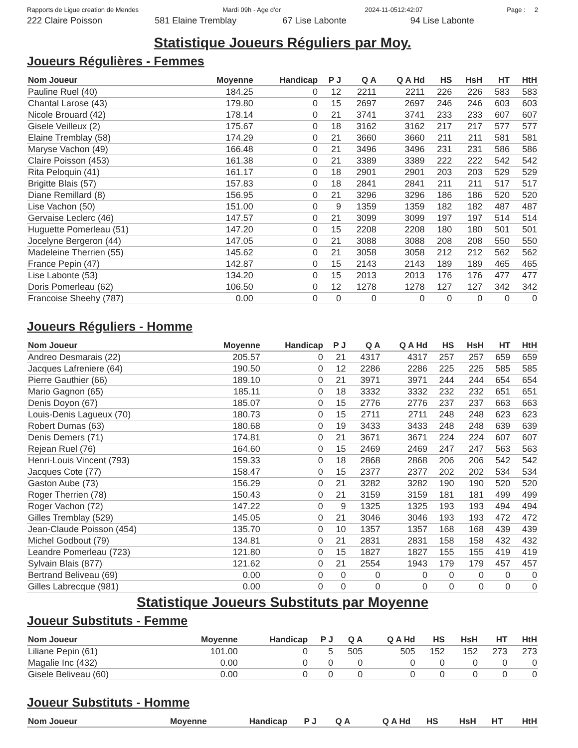Rapports de Ligue creation de Mendes Mardi 09h - Age d'or 2024-11-0512:42:07 Page : 2
222 Claire Poisson 581 Elaine Tremblay 67 Lise Labonte 94 Lise Labonte
Statistique Joueurs Réguliers par Moy.
Joueurs Régulières - Femmes
| Nom Joueur | Moyenne | Handicap | P J | Q A | Q A Hd | HS | HsH | HT | HtH |
| --- | --- | --- | --- | --- | --- | --- | --- | --- | --- |
| Pauline Ruel (40) | 184.25 | 0 | 12 | 2211 | 2211 | 226 | 226 | 583 | 583 |
| Chantal Larose (43) | 179.80 | 0 | 15 | 2697 | 2697 | 246 | 246 | 603 | 603 |
| Nicole Brouard (42) | 178.14 | 0 | 21 | 3741 | 3741 | 233 | 233 | 607 | 607 |
| Gisele Veilleux (2) | 175.67 | 0 | 18 | 3162 | 3162 | 217 | 217 | 577 | 577 |
| Elaine Tremblay (58) | 174.29 | 0 | 21 | 3660 | 3660 | 211 | 211 | 581 | 581 |
| Maryse Vachon (49) | 166.48 | 0 | 21 | 3496 | 3496 | 231 | 231 | 586 | 586 |
| Claire Poisson (453) | 161.38 | 0 | 21 | 3389 | 3389 | 222 | 222 | 542 | 542 |
| Rita Peloquin (41) | 161.17 | 0 | 18 | 2901 | 2901 | 203 | 203 | 529 | 529 |
| Brigitte Blais (57) | 157.83 | 0 | 18 | 2841 | 2841 | 211 | 211 | 517 | 517 |
| Diane Remillard (8) | 156.95 | 0 | 21 | 3296 | 3296 | 186 | 186 | 520 | 520 |
| Lise Vachon (50) | 151.00 | 0 | 9 | 1359 | 1359 | 182 | 182 | 487 | 487 |
| Gervaise Leclerc (46) | 147.57 | 0 | 21 | 3099 | 3099 | 197 | 197 | 514 | 514 |
| Huguette Pomerleau (51) | 147.20 | 0 | 15 | 2208 | 2208 | 180 | 180 | 501 | 501 |
| Jocelyne Bergeron (44) | 147.05 | 0 | 21 | 3088 | 3088 | 208 | 208 | 550 | 550 |
| Madeleine Therrien (55) | 145.62 | 0 | 21 | 3058 | 3058 | 212 | 212 | 562 | 562 |
| France Pepin (47) | 142.87 | 0 | 15 | 2143 | 2143 | 189 | 189 | 465 | 465 |
| Lise Labonte (53) | 134.20 | 0 | 15 | 2013 | 2013 | 176 | 176 | 477 | 477 |
| Doris Pomerleau (62) | 106.50 | 0 | 12 | 1278 | 1278 | 127 | 127 | 342 | 342 |
| Francoise Sheehy (787) | 0.00 | 0 | 0 | 0 | 0 | 0 | 0 | 0 | 0 |
Joueurs Réguliers - Homme
| Nom Joueur | Moyenne | Handicap | P J | Q A | Q A Hd | HS | HsH | HT | HtH |
| --- | --- | --- | --- | --- | --- | --- | --- | --- | --- |
| Andreo Desmarais (22) | 205.57 | 0 | 21 | 4317 | 4317 | 257 | 257 | 659 | 659 |
| Jacques Lafreniere (64) | 190.50 | 0 | 12 | 2286 | 2286 | 225 | 225 | 585 | 585 |
| Pierre Gauthier (66) | 189.10 | 0 | 21 | 3971 | 3971 | 244 | 244 | 654 | 654 |
| Mario Gagnon (65) | 185.11 | 0 | 18 | 3332 | 3332 | 232 | 232 | 651 | 651 |
| Denis Doyon (67) | 185.07 | 0 | 15 | 2776 | 2776 | 237 | 237 | 663 | 663 |
| Louis-Denis Lagueux (70) | 180.73 | 0 | 15 | 2711 | 2711 | 248 | 248 | 623 | 623 |
| Robert Dumas (63) | 180.68 | 0 | 19 | 3433 | 3433 | 248 | 248 | 639 | 639 |
| Denis Demers (71) | 174.81 | 0 | 21 | 3671 | 3671 | 224 | 224 | 607 | 607 |
| Rejean Ruel (76) | 164.60 | 0 | 15 | 2469 | 2469 | 247 | 247 | 563 | 563 |
| Henri-Louis Vincent (793) | 159.33 | 0 | 18 | 2868 | 2868 | 206 | 206 | 542 | 542 |
| Jacques Cote (77) | 158.47 | 0 | 15 | 2377 | 2377 | 202 | 202 | 534 | 534 |
| Gaston Aube (73) | 156.29 | 0 | 21 | 3282 | 3282 | 190 | 190 | 520 | 520 |
| Roger Therrien (78) | 150.43 | 0 | 21 | 3159 | 3159 | 181 | 181 | 499 | 499 |
| Roger Vachon (72) | 147.22 | 0 | 9 | 1325 | 1325 | 193 | 193 | 494 | 494 |
| Gilles Tremblay (529) | 145.05 | 0 | 21 | 3046 | 3046 | 193 | 193 | 472 | 472 |
| Jean-Claude Poisson (454) | 135.70 | 0 | 10 | 1357 | 1357 | 168 | 168 | 439 | 439 |
| Michel Godbout (79) | 134.81 | 0 | 21 | 2831 | 2831 | 158 | 158 | 432 | 432 |
| Leandre Pomerleau (723) | 121.80 | 0 | 15 | 1827 | 1827 | 155 | 155 | 419 | 419 |
| Sylvain Blais (877) | 121.62 | 0 | 21 | 2554 | 1943 | 179 | 179 | 457 | 457 |
| Bertrand Beliveau (69) | 0.00 | 0 | 0 | 0 | 0 | 0 | 0 | 0 | 0 |
| Gilles Labrecque (981) | 0.00 | 0 | 0 | 0 | 0 | 0 | 0 | 0 | 0 |
Statistique Joueurs Substituts par Moyenne
Joueur Substituts - Femme
| Nom Joueur | Moyenne | Handicap | P J | Q A | Q A Hd | HS | HsH | HT | HtH |
| --- | --- | --- | --- | --- | --- | --- | --- | --- | --- |
| Liliane Pepin (61) | 101.00 | 0 | 5 | 505 | 505 | 152 | 152 | 273 | 273 |
| Magalie Inc (432) | 0.00 | 0 | 0 | 0 | 0 | 0 | 0 | 0 | 0 |
| Gisele Beliveau (60) | 0.00 | 0 | 0 | 0 | 0 | 0 | 0 | 0 | 0 |
Joueur Substituts - Homme
| Nom Joueur | Moyenne | Handicap | P J | Q A | Q A Hd | HS | HsH | HT | HtH |
| --- | --- | --- | --- | --- | --- | --- | --- | --- | --- |